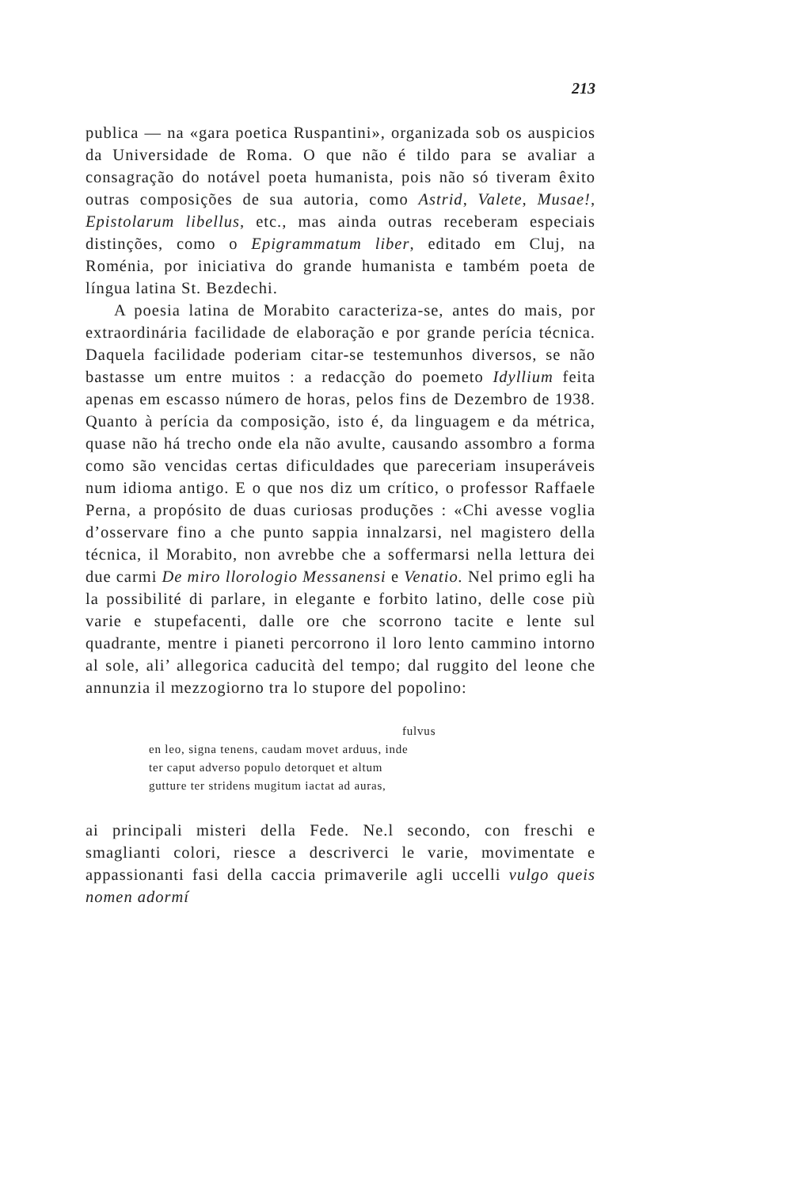213
publica — na «gara poetica Ruspantini», organizada sob os auspicios da Universidade de Roma. O que não é tildo para se avaliar a consagração do notável poeta humanista, pois não só tiveram êxito outras composições de sua autoria, como Astrid, Valete, Musae!, Epistolarum libellus, etc., mas ainda outras receberam especiais distinções, como o Epigrammatum liber, editado em Cluj, na Roménia, por iniciativa do grande humanista e também poeta de língua latina St. Bezdechi.
A poesia latina de Morabito caracteriza-se, antes do mais, por extraordinária facilidade de elaboração e por grande perícia técnica. Daquela facilidade poderiam citar-se testemunhos diversos, se não bastasse um entre muitos : a redacção do poemeto Idyllium feita apenas em escasso número de horas, pelos fins de Dezembro de 1938. Quanto à perícia da composição, isto é, da linguagem e da métrica, quase não há trecho onde ela não avulte, causando assombro a forma como são vencidas certas dificuldades que pareceriam insuperáveis num idioma antigo. E o que nos diz um crítico, o professor Raffaele Perna, a propósito de duas curiosas produções : «Chi avesse voglia d’osservare fino a che punto sappia innalzarsi, nel magistero della técnica, il Morabito, non avrebbe che a soffermarsi nella lettura dei due carmi De miro llorologio Messanensi e Venatio. Nel primo egli ha la possibilité di parlare, in elegante e forbito latino, delle cose più varie e stupefacenti, dalle ore che scorrono tacite e lente sul quadrante, mentre i pianeti percorrono il loro lento cammino intorno al sole, ali’ allegorica caducità del tempo; dal ruggito del leone che annunzia il mezzogiorno tra lo stupore del popolino:
fulvus
en leo, signa tenens, caudam movet arduus, inde
ter caput adverso populo detorquet et altum
gutture ter stridens mugitum iactat ad auras,
ai principali misteri della Fede. Ne.l secondo, con freschi e smaglianti colori, riesce a descriverci le varie, movimentate e appassionanti fasi della caccia primaverile agli uccelli vulgo queis nomen adormí